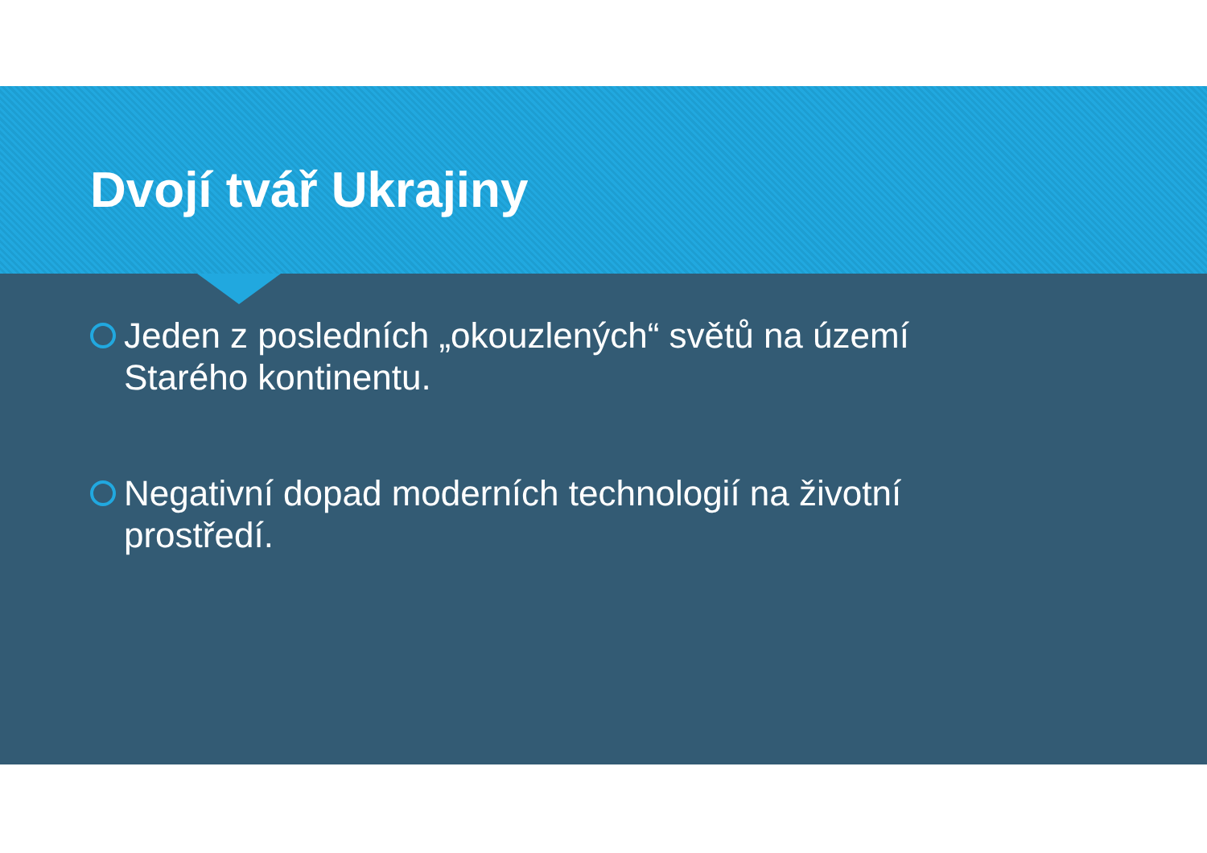Dvojí tvář Ukrajiny
Jeden z posledních „okouzlených“ světů na území Starého kontinentu.
Negativní dopad moderních technologií na životní prostředí.